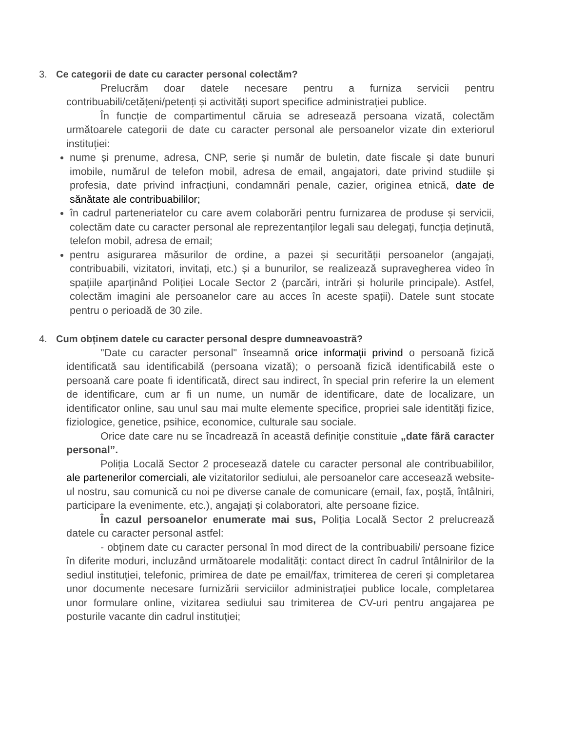3. Ce categorii de date cu caracter personal colectăm?
Prelucrăm doar datele necesare pentru a furniza servicii pentru contribuabili/cetățeni/petenți și activități suport specifice administrației publice.
În funcție de compartimentul căruia se adresează persoana vizată, colectăm următoarele categorii de date cu caracter personal ale persoanelor vizate din exteriorul instituției:
nume și prenume, adresa, CNP, serie și număr de buletin, date fiscale și date bunuri imobile, numărul de telefon mobil, adresa de email, angajatori, date privind studiile și profesia, date privind infracțiuni, condamnări penale, cazier, originea etnică, date de sănătate ale contribuabililor;
în cadrul parteneriatelor cu care avem colaborări pentru furnizarea de produse și servicii, colectăm date cu caracter personal ale reprezentanților legali sau delegați, funcția deținută, telefon mobil, adresa de email;
pentru asigurarea măsurilor de ordine, a pazei și securității persoanelor (angajați, contribuabili, vizitatori, invitați, etc.) și a bunurilor, se realizează supravegherea video în spațiile aparținând Poliției Locale Sector 2 (parcări, intrări și holurile principale). Astfel, colectăm imagini ale persoanelor care au acces în aceste spații). Datele sunt stocate pentru o perioadă de 30 zile.
4. Cum obținem datele cu caracter personal despre dumneavoastră?
"Date cu caracter personal" înseamnă orice informații privind o persoană fizică identificată sau identificabilă (persoana vizată); o persoană fizică identificabilă este o persoană care poate fi identificată, direct sau indirect, în special prin referire la un element de identificare, cum ar fi un nume, un număr de identificare, date de localizare, un identificator online, sau unul sau mai multe elemente specifice, propriei sale identități fizice, fiziologice, genetice, psihice, economice, culturale sau sociale.
Orice date care nu se încadrează în această definiție constituie „date fără caracter personal”.
Poliția Locală Sector 2 procesează datele cu caracter personal ale contribuabililor, ale partenerilor comerciali, ale vizitatorilor sediului, ale persoanelor care accesează website-ul nostru, sau comunică cu noi pe diverse canale de comunicare (email, fax, poștă, întâlniri, participare la evenimente, etc.), angajați și colaboratori, alte persoane fizice.
În cazul persoanelor enumerate mai sus, Poliția Locală Sector 2 prelucrează datele cu caracter personal astfel:
- obținem date cu caracter personal în mod direct de la contribuabili/ persoane fizice în diferite moduri, incluzând următoarele modalități: contact direct în cadrul întâlnirilor de la sediul instituției, telefonic, primirea de date pe email/fax, trimiterea de cereri și completarea unor documente necesare furnizării serviciilor administrației publice locale, completarea unor formulare online, vizitarea sediului sau trimiterea de CV-uri pentru angajarea pe posturile vacante din cadrul instituției;